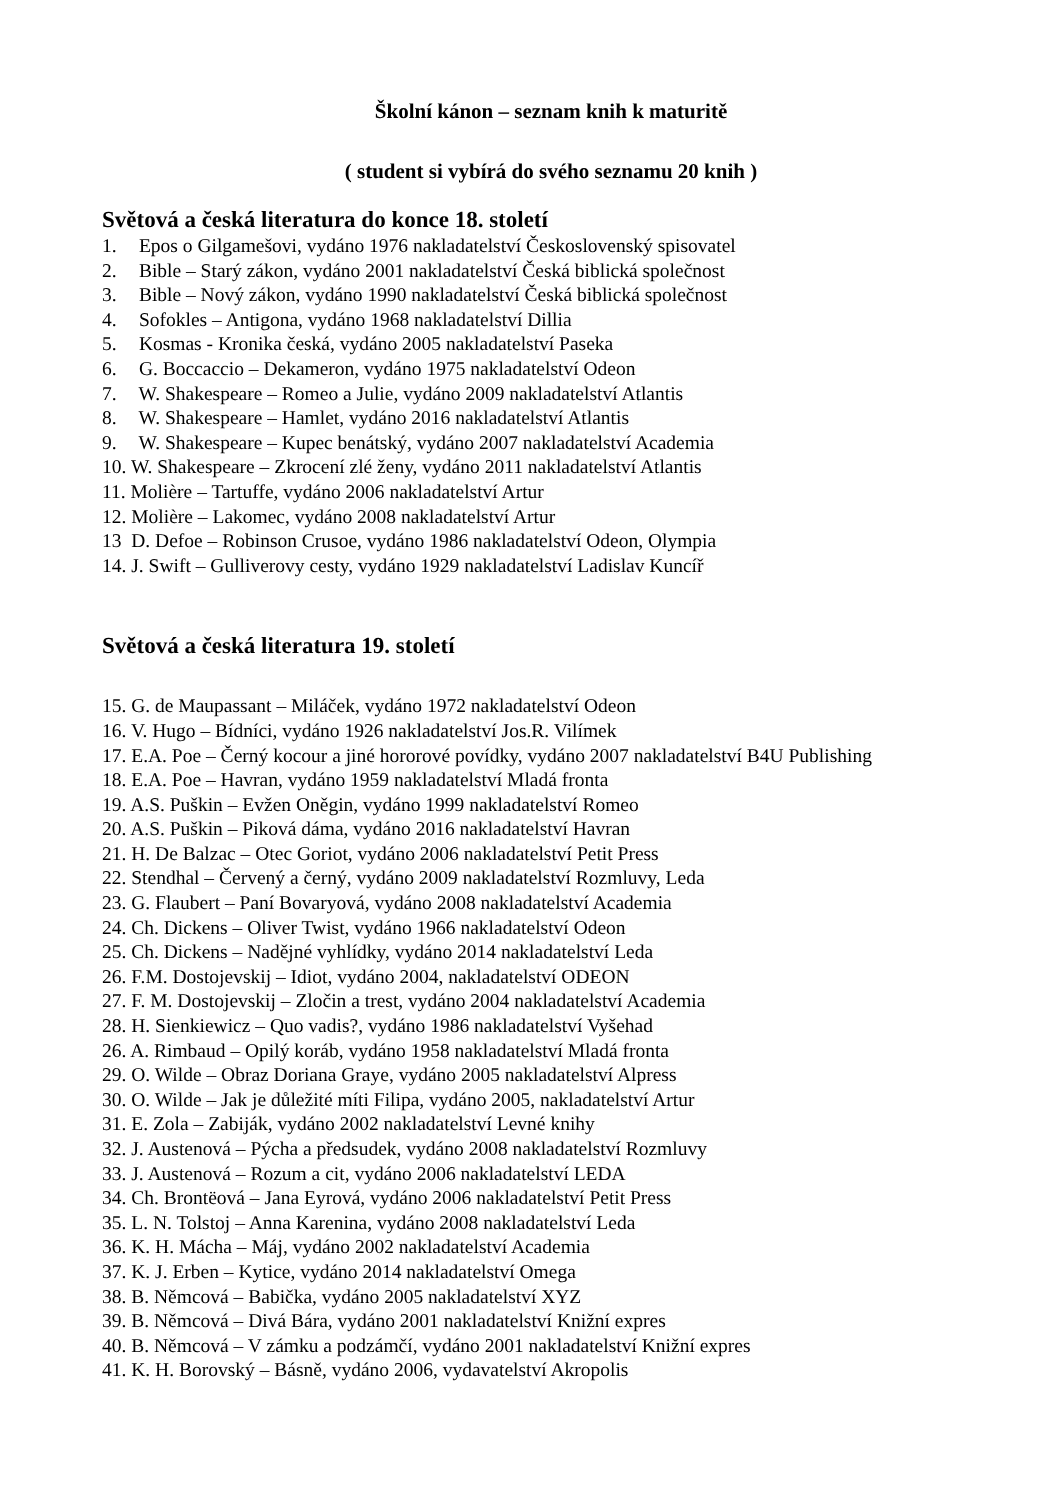Školní kánon – seznam knih k maturitě
( student si vybírá do svého seznamu 20 knih )
Světová a česká literatura do konce 18. století
1. Epos o Gilgamešovi, vydáno 1976 nakladatelství Československý spisovatel
2. Bible – Starý zákon, vydáno 2001 nakladatelství Česká biblická společnost
3. Bible – Nový zákon, vydáno 1990 nakladatelství Česká biblická společnost
4. Sofokles – Antigona, vydáno 1968 nakladatelství Dillia
5. Kosmas - Kronika česká, vydáno 2005 nakladatelství Paseka
6. G. Boccaccio – Dekameron, vydáno 1975 nakladatelství Odeon
7. W. Shakespeare – Romeo a Julie, vydáno 2009 nakladatelství Atlantis
8. W. Shakespeare – Hamlet, vydáno 2016 nakladatelství Atlantis
9. W. Shakespeare – Kupec benátský, vydáno 2007 nakladatelství Academia
10. W. Shakespeare – Zkrocení zlé ženy, vydáno 2011 nakladatelství Atlantis
11. Molière – Tartuffe, vydáno 2006 nakladatelství Artur
12. Molière – Lakomec, vydáno 2008 nakladatelství Artur
13 D. Defoe – Robinson Crusoe, vydáno 1986 nakladatelství Odeon, Olympia
14. J. Swift – Gulliverovy cesty, vydáno 1929 nakladatelství Ladislav Kuncíř
Světová a česká literatura 19. století
15. G. de Maupassant – Miláček, vydáno 1972 nakladatelství Odeon
16. V. Hugo – Bídníci, vydáno 1926 nakladatelství Jos.R. Vilímek
17. E.A. Poe – Černý kocour a jiné hororové povídky, vydáno 2007 nakladatelství B4U Publishing
18. E.A. Poe – Havran, vydáno 1959 nakladatelství Mladá fronta
19. A.S. Puškin – Evžen Oněgin, vydáno 1999 nakladatelství Romeo
20. A.S. Puškin – Piková dáma, vydáno 2016 nakladatelství Havran
21. H. De Balzac – Otec Goriot, vydáno 2006 nakladatelství Petit Press
22. Stendhal – Červený a černý, vydáno 2009 nakladatelství Rozmluvy, Leda
23. G. Flaubert – Paní Bovaryová, vydáno 2008 nakladatelství Academia
24. Ch. Dickens – Oliver Twist, vydáno 1966 nakladatelství Odeon
25. Ch. Dickens – Nadějné vyhlídky, vydáno 2014 nakladatelství Leda
26. F.M. Dostojevskij – Idiot, vydáno 2004, nakladatelství ODEON
27. F. M. Dostojevskij – Zločin a trest, vydáno 2004 nakladatelství Academia
28. H. Sienkiewicz – Quo vadis?, vydáno 1986 nakladatelství Vyšehad
26. A. Rimbaud – Opilý koráb, vydáno 1958 nakladatelství Mladá fronta
29. O. Wilde – Obraz Doriana Graye, vydáno 2005 nakladatelství Alpress
30. O. Wilde – Jak je důležité míti Filipa, vydáno 2005, nakladatelství Artur
31. E. Zola – Zabiják, vydáno 2002 nakladatelství Levné knihy
32. J. Austenová – Pýcha a předsudek, vydáno 2008 nakladatelství Rozmluvy
33. J. Austenová – Rozum a cit, vydáno 2006 nakladatelství LEDA
34. Ch. Brontëová – Jana Eyrová, vydáno 2006 nakladatelství Petit Press
35. L. N. Tolstoj – Anna Karenina, vydáno 2008 nakladatelství Leda
36. K. H. Mácha – Máj, vydáno 2002 nakladatelství Academia
37. K. J. Erben – Kytice, vydáno 2014 nakladatelství Omega
38. B. Němcová – Babička, vydáno 2005 nakladatelství XYZ
39. B. Němcová – Divá Bára, vydáno 2001 nakladatelství Knižní expres
40. B. Němcová – V zámku a podzámčí, vydáno 2001 nakladatelství Knižní expres
41. K. H. Borovský – Básně, vydáno 2006, vydavatelství Akropolis